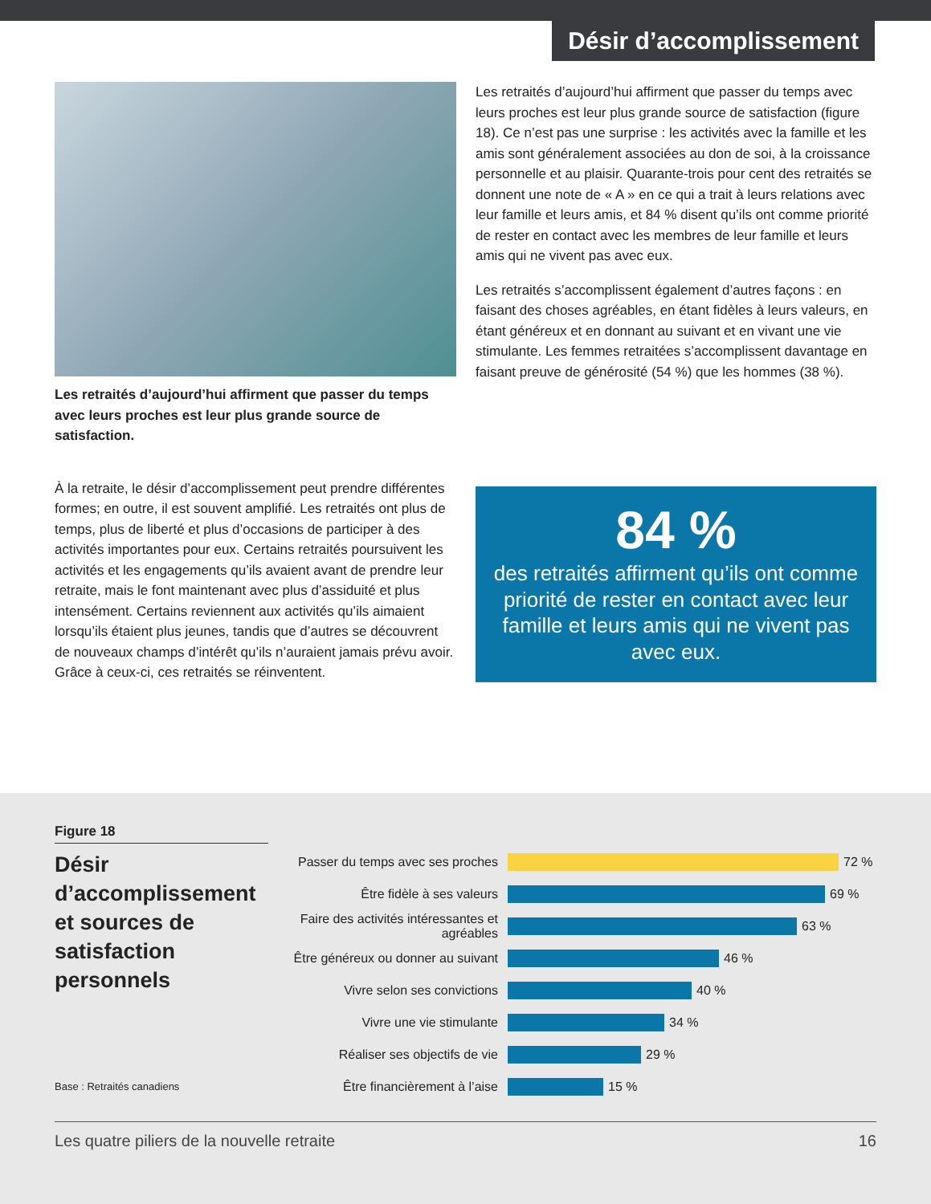Désir d’accomplissement
Les retraités d’aujourd’hui affirment que passer du temps avec leurs proches est leur plus grande source de satisfaction.
À la retraite, le désir d’accomplissement peut prendre différentes formes; en outre, il est souvent amplifié. Les retraités ont plus de temps, plus de liberté et plus d’occasions de participer à des activités importantes pour eux. Certains retraités poursuivent les activités et les engagements qu’ils avaient avant de prendre leur retraite, mais le font maintenant avec plus d’assiduité et plus intensément. Certains reviennent aux activités qu’ils aimaient lorsqu’ils étaient plus jeunes, tandis que d’autres se découvrent de nouveaux champs d’intérêt qu’ils n’auraient jamais prévu avoir. Grâce à ceux-ci, ces retraités se réinventent.
Les retraités d’aujourd’hui affirment que passer du temps avec leurs proches est leur plus grande source de satisfaction (figure 18). Ce n’est pas une surprise : les activités avec la famille et les amis sont généralement associées au don de soi, à la croissance personnelle et au plaisir. Quarante-trois pour cent des retraités se donnent une note de « A » en ce qui a trait à leurs relations avec leur famille et leurs amis, et 84 % disent qu’ils ont comme priorité de rester en contact avec les membres de leur famille et leurs amis qui ne vivent pas avec eux.
Les retraités s’accomplissent également d’autres façons : en faisant des choses agréables, en étant fidèles à leurs valeurs, en étant généreux et en donnant au suivant et en vivant une vie stimulante. Les femmes retraitées s’accomplissent davantage en faisant preuve de générosité (54 %) que les hommes (38 %).
84 %
des retraités affirment qu’ils ont comme priorité de rester en contact avec leur famille et leurs amis qui ne vivent pas avec eux.
Figure 18
Désir d’accomplissement et sources de satisfaction personnels
Base : Retraités canadiens
Passer du temps avec ses proches
72 %
Être fidèle à ses valeurs
69 %
Faire des activités intéressantes et agréables
63 %
Être généreux ou donner au suivant
46 %
Vivre selon ses convictions
40 %
Vivre une vie stimulante
34 %
Réaliser ses objectifs de vie
29 %
Être financièrement à l’aise
15 %
Les quatre piliers de la nouvelle retraite 16